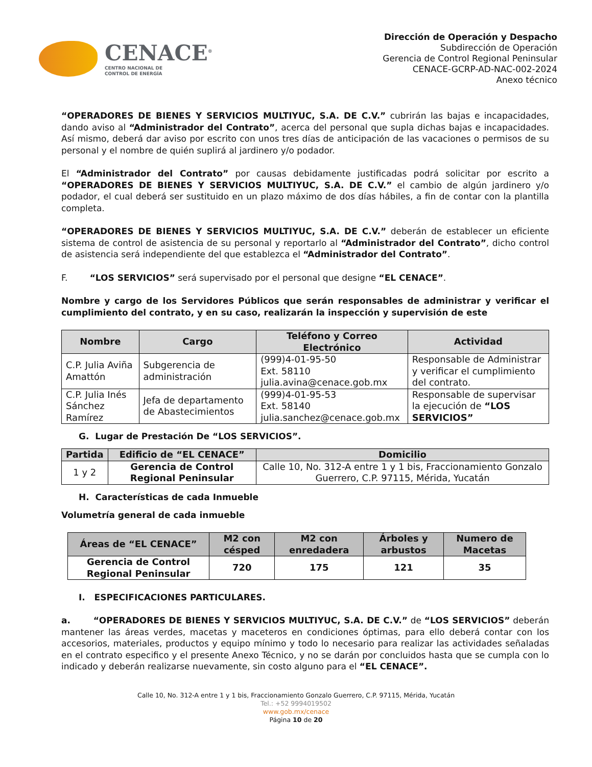CENACE<sup>®</sup>
CENTRO NACIONAL DE
CONTROL DE ENERGÍA
Dirección de Operación y Despacho
Subdirección de Operación
Gerencia de Control Regional Peninsular
CENACE-GCRP-AD-NAC-002-2024
Anexo técnico
“OPERADORES DE BIENES Y SERVICIOS MULTIYUC, S.A. DE C.V.” cubrirán las bajas e incapacidades, dando aviso al “Administrador del Contrato”, acerca del personal que supla dichas bajas e incapacidades. Así mismo, deberá dar aviso por escrito con unos tres días de anticipación de las vacaciones o permisos de su personal y el nombre de quién suplirá al jardinero y/o podador.
El “Administrador del Contrato” por causas debidamente justificadas podrá solicitar por escrito a “OPERADORES DE BIENES Y SERVICIOS MULTIYUC, S.A. DE C.V.” el cambio de algún jardinero y/o podador, el cual deberá ser sustituido en un plazo máximo de dos días hábiles, a fin de contar con la plantilla completa.
“OPERADORES DE BIENES Y SERVICIOS MULTIYUC, S.A. DE C.V.” deberán de establecer un eficiente sistema de control de asistencia de su personal y reportarlo al “Administrador del Contrato”, dicho control de asistencia será independiente del que establezca el “Administrador del Contrato”.
F. “LOS SERVICIOS” será supervisado por el personal que designe “EL CENACE”.
Nombre y cargo de los Servidores Públicos que serán responsables de administrar y verificar el cumplimiento del contrato, y en su caso, realizarán la inspección y supervisión de este
| Nombre | Cargo | Teléfono y Correo Electrónico | Actividad |
| --- | --- | --- | --- |
| C.P. Julia Aviña Amattón | Subgerencia de administración | (999)4-01-95-50 Ext. 58110 julia.avina@cenace.gob.mx | Responsable de Administrar y verificar el cumplimiento del contrato. |
| C.P. Julia Inés Sánchez Ramírez | Jefa de departamento de Abastecimientos | (999)4-01-95-53 Ext. 58140 julia.sanchez@cenace.gob.mx | Responsable de supervisar la ejecución de “LOS SERVICIOS” |
G. Lugar de Prestación De “LOS SERVICIOS”.
| Partida | Edificio de “EL CENACE” | Domicilio |
| --- | --- | --- |
| 1 y 2 | Gerencia de Control Regional Peninsular | Calle 10, No. 312-A entre 1 y 1 bis, Fraccionamiento Gonzalo Guerrero, C.P. 97115, Mérida, Yucatán |
H. Características de cada Inmueble
Volumetría general de cada inmueble
| Áreas de “EL CENACE” | M2 con césped | M2 con enredadera | Árboles y arbustos | Numero de Macetas |
| --- | --- | --- | --- | --- |
| Gerencia de Control Regional Peninsular | 720 | 175 | 121 | 35 |
I. ESPECIFICACIONES PARTICULARES.
a. “OPERADORES DE BIENES Y SERVICIOS MULTIYUC, S.A. DE C.V.” de “LOS SERVICIOS” deberán mantener las áreas verdes, macetas y maceteros en condiciones óptimas, para ello deberá contar con los accesorios, materiales, productos y equipo mínimo y todo lo necesario para realizar las actividades señaladas en el contrato especifico y el presente Anexo Técnico, y no se darán por concluidos hasta que se cumpla con lo indicado y deberán realizarse nuevamente, sin costo alguno para el “EL CENACE”.
Calle 10, No. 312-A entre 1 y 1 bis, Fraccionamiento Gonzalo Guerrero, C.P. 97115, Mérida, Yucatán
Tel.: +52 9994019502
www.gob.mx/cenace
Página 10 de 20